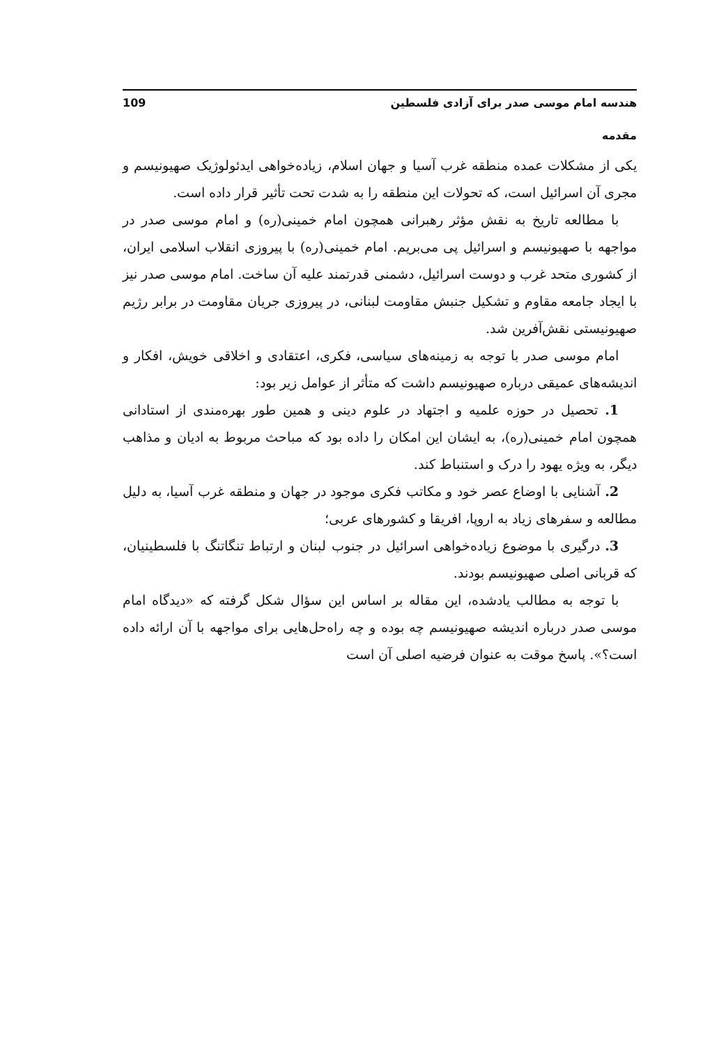هندسه امام موسی صدر برای آزادی فلسطین 109
مقدمه
یکی از مشکلات عمده منطقه غرب آسیا و جهان اسلام، زیاده‌خواهی ایدئولوژیک صهیونیسم و مجری آن اسرائیل است، که تحولات این منطقه را به شدت تحت تأثیر قرار داده است.
با مطالعه تاریخ به نقش مؤثر رهبرانی همچون امام خمینی(ره) و امام موسی صدر در مواجهه با صهیونیسم و اسرائیل پی می‌بریم. امام خمینی(ره) با پیروزی انقلاب اسلامی ایران، از کشوری متحد غرب و دوست اسرائیل، دشمنی قدرتمند علیه آن ساخت. امام موسی صدر نیز با ایجاد جامعه مقاوم و تشکیل جنبش مقاومت لبنانی، در پیروزی جریان مقاومت در برابر رژیم صهیونیستی نقش‌آفرین شد.
امام موسی صدر با توجه به زمینه‌های سیاسی، فکری، اعتقادی و اخلاقی خویش، افکار و اندیشه‌های عمیقی درباره صهیونیسم داشت که متأثر از عوامل زیر بود:
1. تحصیل در حوزه علمیه و اجتهاد در علوم دینی و همین طور بهره‌مندی از استادانی همچون امام خمینی(ره)، به ایشان این امکان را داده بود که مباحث مربوط به ادیان و مذاهب دیگر، به ویژه یهود را درک و استنباط کند.
2. آشنایی با اوضاع عصر خود و مکاتب فکری موجود در جهان و منطقه غرب آسیا، به دلیل مطالعه و سفرهای زیاد به اروپا، افریقا و کشورهای عربی؛
3. درگیری با موضوع زیاده‌خواهی اسرائیل در جنوب لبنان و ارتباط تنگاتنگ با فلسطینیان، که قربانی اصلی صهیونیسم بودند.
با توجه به مطالب یادشده، این مقاله بر اساس این سؤال شکل گرفته که «دیدگاه امام موسی صدر درباره اندیشه صهیونیسم چه بوده و چه راه‌حل‌هایی برای مواجهه با آن ارائه داده است؟». پاسخ موقت به عنوان فرضیه اصلی آن است